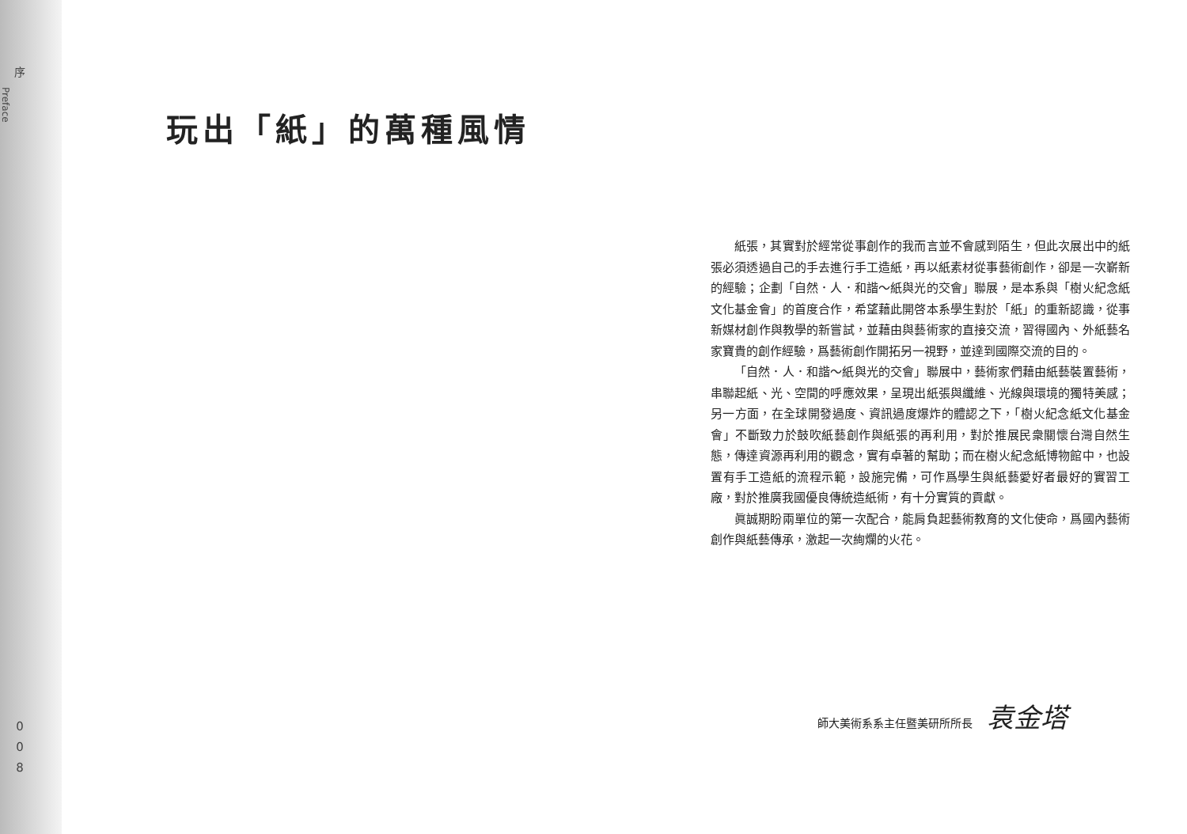序
Preface
0
0
8
玩出「紙」的萬種風情
紙張，其實對於經常從事創作的我而言並不會感到陌生，但此次展出中的紙張必須透過自己的手去進行手工造紙，再以紙素材從事藝術創作，卻是一次嶄新的經驗；企劃「自然．人．和諧～紙與光的交會」聯展，是本系與「樹火紀念紙文化基金會」的首度合作，希望藉此開啓本系學生對於「紙」的重新認識，從事新媒材創作與教學的新嘗試，並藉由與藝術家的直接交流，習得國內、外紙藝名家寶貴的創作經驗，爲藝術創作開拓另一視野，並達到國際交流的目的。
「自然．人．和諧～紙與光的交會」聯展中，藝術家們藉由紙藝裝置藝術，串聯起紙、光、空間的呼應效果，呈現出紙張與纖維、光線與環境的獨特美感；另一方面，在全球開發過度、資訊過度爆炸的體認之下，「樹火紀念紙文化基金會」不斷致力於鼓吹紙藝創作與紙張的再利用，對於推展民衆關懷台灣自然生態，傳達資源再利用的觀念，實有卓著的幫助；而在樹火紀念紙博物館中，也設置有手工造紙的流程示範，設施完備，可作爲學生與紙藝愛好者最好的實習工廠，對於推廣我國優良傳統造紙術，有十分實質的貢獻。
眞誠期盼兩單位的第一次配合，能肩負起藝術教育的文化使命，爲國內藝術創作與紙藝傳承，激起一次絢爛的火花。
師大美術系系主任暨美研所所長 袁金塔